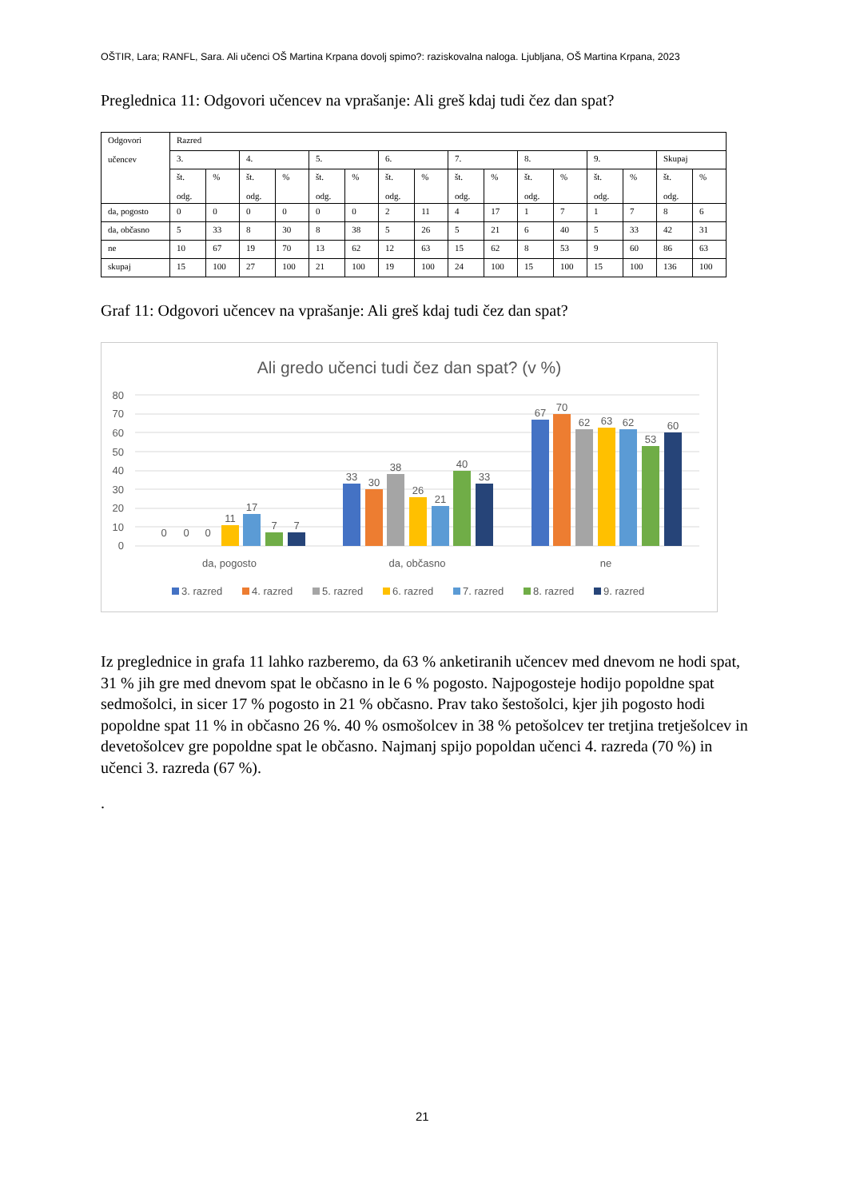OŠTIR, Lara; RANFL, Sara. Ali učenci OŠ Martina Krpana dovolj spimo?: raziskovalna naloga. Ljubljana, OŠ Martina Krpana, 2023
Preglednica 11: Odgovori učencev na vprašanje: Ali greš kdaj tudi čez dan spat?
| Odgovori učencev | Razred | | | | | | | | | | | | | | | |
| | 3. | | 4. | | 5. | | 6. | | 7. | | 8. | | 9. | | Skupaj | |
| | št. odg. | % | št. odg. | % | št. odg. | % | št. odg. | % | št. odg. | % | št. odg. | % | št. odg. | % | št. odg. | % |
| da, pogosto | 0 | 0 | 0 | 0 | 0 | 0 | 2 | 11 | 4 | 17 | 1 | 7 | 1 | 7 | 8 | 6 |
| da, občasno | 5 | 33 | 8 | 30 | 8 | 38 | 5 | 26 | 5 | 21 | 6 | 40 | 5 | 33 | 42 | 31 |
| ne | 10 | 67 | 19 | 70 | 13 | 62 | 12 | 63 | 15 | 62 | 8 | 53 | 9 | 60 | 86 | 63 |
| skupaj | 15 | 100 | 27 | 100 | 21 | 100 | 19 | 100 | 24 | 100 | 15 | 100 | 15 | 100 | 136 | 100 |
Graf 11: Odgovori učencev na vprašanje: Ali greš kdaj tudi čez dan spat?
Ali gredo učenci tudi čez dan spat? (v %)
80
70
60
50
40
30
20
10
0
0
0
0
11
17
7
7
33
30
38
26
21
40
33
67
70
62
63
62
53
60
da, pogosto
da, občasno
ne
3. razred
4. razred
5. razred
6. razred
7. razred
8. razred
9. razred
Iz preglednice in grafa 11 lahko razberemo, da 63 % anketiranih učencev med dnevom ne hodi spat, 31 % jih gre med dnevom spat le občasno in le 6 % pogosto. Najpogosteje hodijo popoldne spat sedmošolci, in sicer 17 % pogosto in 21 % občasno. Prav tako šestošolci, kjer jih pogosto hodi popoldne spat 11 % in občasno 26 %. 40 % osmošolcev in 38 % petošolcev ter tretjina tretješolcev in devetošolcev gre popoldne spat le občasno. Najmanj spijo popoldan učenci 4. razreda (70 %) in učenci 3. razreda (67 %).
.
21